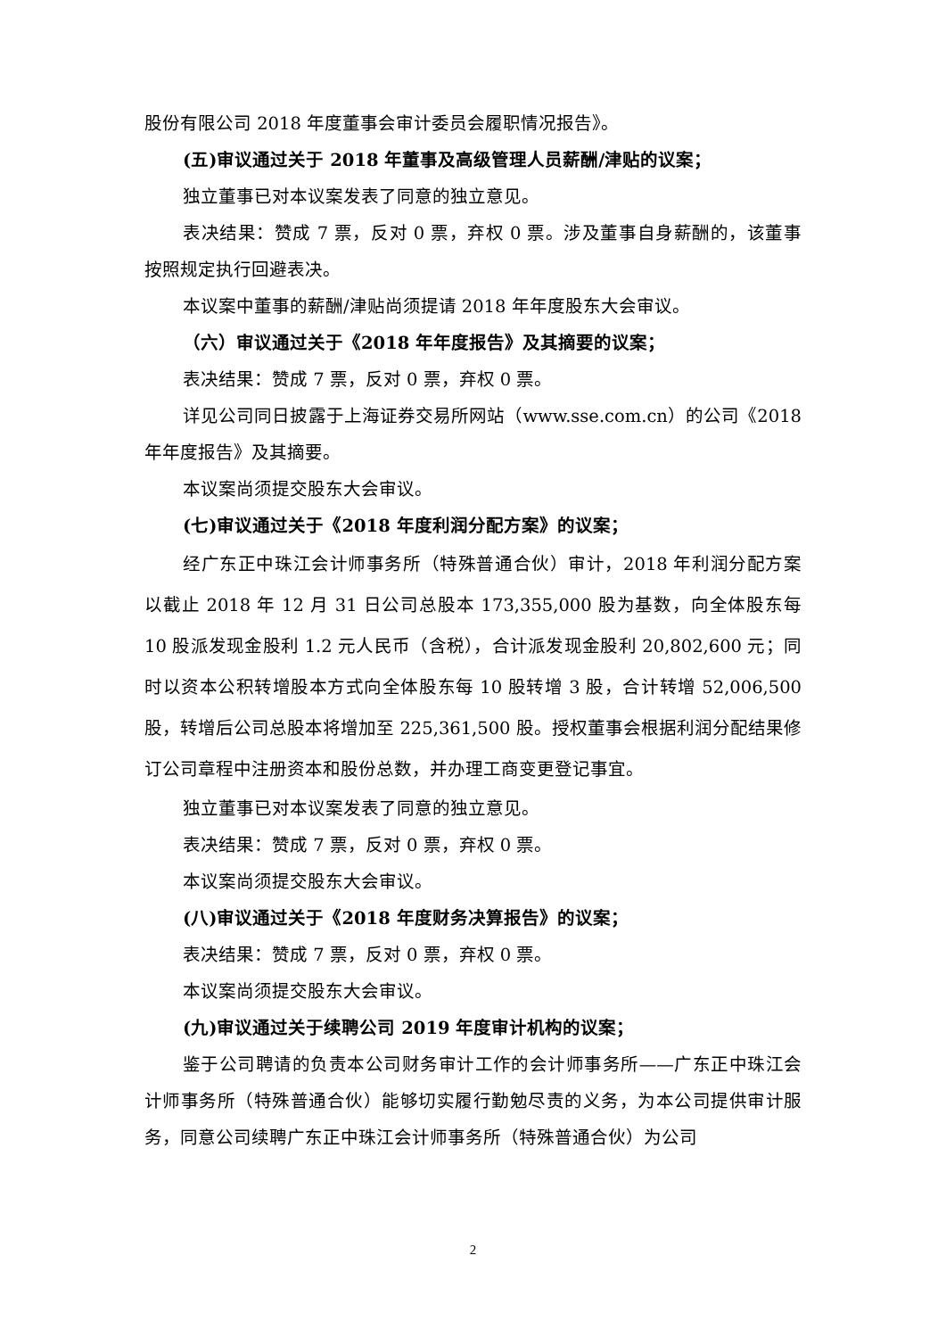股份有限公司 2018 年度董事会审计委员会履职情况报告》。
(五)审议通过关于 2018 年董事及高级管理人员薪酬/津贴的议案；
独立董事已对本议案发表了同意的独立意见。
表决结果：赞成 7 票，反对 0 票，弃权 0 票。涉及董事自身薪酬的，该董事按照规定执行回避表决。
本议案中董事的薪酬/津贴尚须提请 2018 年年度股东大会审议。
（六）审议通过关于《2018 年年度报告》及其摘要的议案；
表决结果：赞成 7 票，反对 0 票，弃权 0 票。
详见公司同日披露于上海证券交易所网站（www.sse.com.cn）的公司《2018 年年度报告》及其摘要。
本议案尚须提交股东大会审议。
(七)审议通过关于《2018 年度利润分配方案》的议案；
经广东正中珠江会计师事务所（特殊普通合伙）审计，2018 年利润分配方案以截止 2018 年 12 月 31 日公司总股本 173,355,000 股为基数，向全体股东每 10 股派发现金股利 1.2 元人民币（含税），合计派发现金股利 20,802,600 元；同时以资本公积转增股本方式向全体股东每 10 股转增 3 股，合计转增 52,006,500 股，转增后公司总股本将增加至 225,361,500 股。授权董事会根据利润分配结果修订公司章程中注册资本和股份总数，并办理工商变更登记事宜。
独立董事已对本议案发表了同意的独立意见。
表决结果：赞成 7 票，反对 0 票，弃权 0 票。
本议案尚须提交股东大会审议。
(八)审议通过关于《2018 年度财务决算报告》的议案；
表决结果：赞成 7 票，反对 0 票，弃权 0 票。
本议案尚须提交股东大会审议。
(九)审议通过关于续聘公司 2019 年度审计机构的议案；
鉴于公司聘请的负责本公司财务审计工作的会计师事务所——广东正中珠江会计师事务所（特殊普通合伙）能够切实履行勤勉尽责的义务，为本公司提供审计服务，同意公司续聘广东正中珠江会计师事务所（特殊普通合伙）为公司
2